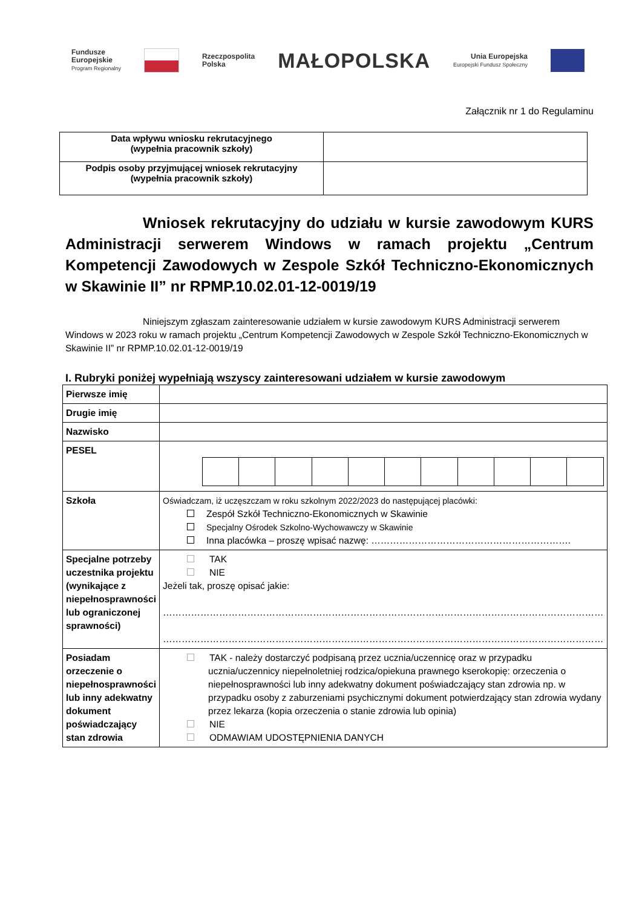Fundusze
Europejskie
Program Regionalny
Rzeczpospolita
Polska
MAŁOPOLSKA
Unia Europejska
Europejski Fundusz Społeczny
Załącznik nr 1 do Regulaminu
| Data wpływu wniosku rekrutacyjnego (wypełnia pracownik szkoły) | |
| Podpis osoby przyjmującej wniosek rekrutacyjny (wypełnia pracownik szkoły) | |
Wniosek rekrutacyjny do udziału w kursie zawodowym KURS Administracji serwerem Windows w ramach projektu „Centrum Kompetencji Zawodowych w Zespole Szkół Techniczno-Ekonomicznych w Skawinie II” nr RPMP.10.02.01-12-0019/19
Niniejszym zgłaszam zainteresowanie udziałem w kursie zawodowym KURS Administracji serwerem Windows w 2023 roku w ramach projektu „Centrum Kompetencji Zawodowych w Zespole Szkół Techniczno-Ekonomicznych w Skawinie II” nr RPMP.10.02.01-12-0019/19
I. Rubryki poniżej wypełniają wszyscy zainteresowani udziałem w kursie zawodowym
| Pierwsze imię | |
| Drugie imię | |
| Nazwisko | |
| PESEL | |
| Szkoła | Oświadczam, iż uczęszczam w roku szkolnym 2022/2023 do następującej placówki: Zespół Szkół Techniczno-Ekonomicznych w Skawinie Specjalny Ośrodek Szkolno-Wychowawczy w Skawinie Inna placówka – proszę wpisać nazwę: ………………………………………………………. |
| Specjalne potrzeby uczestnika projektu (wynikające z niepełnosprawności lub ograniczonej sprawności) | TAK NIE Jeżeli tak, proszę opisać jakie: …………………………………………………………………………………………………………………………… …………………………………………………………………………………………………………………………… |
| Posiadam orzeczenie o niepełnosprawności lub inny adekwatny dokument poświadczający stan zdrowia | TAK - należy dostarczyć podpisaną przez ucznia/uczennicę oraz w przypadku ucznia/uczennicy niepełnoletniej rodzica/opiekuna prawnego kserokopię: orzeczenia o niepełnosprawności lub inny adekwatny dokument poświadczający stan zdrowia np. w przypadku osoby z zaburzeniami psychicznymi dokument potwierdzający stan zdrowia wydany przez lekarza (kopia orzeczenia o stanie zdrowia lub opinia) NIE ODMAWIAM UDOSTĘPNIENIA DANYCH |